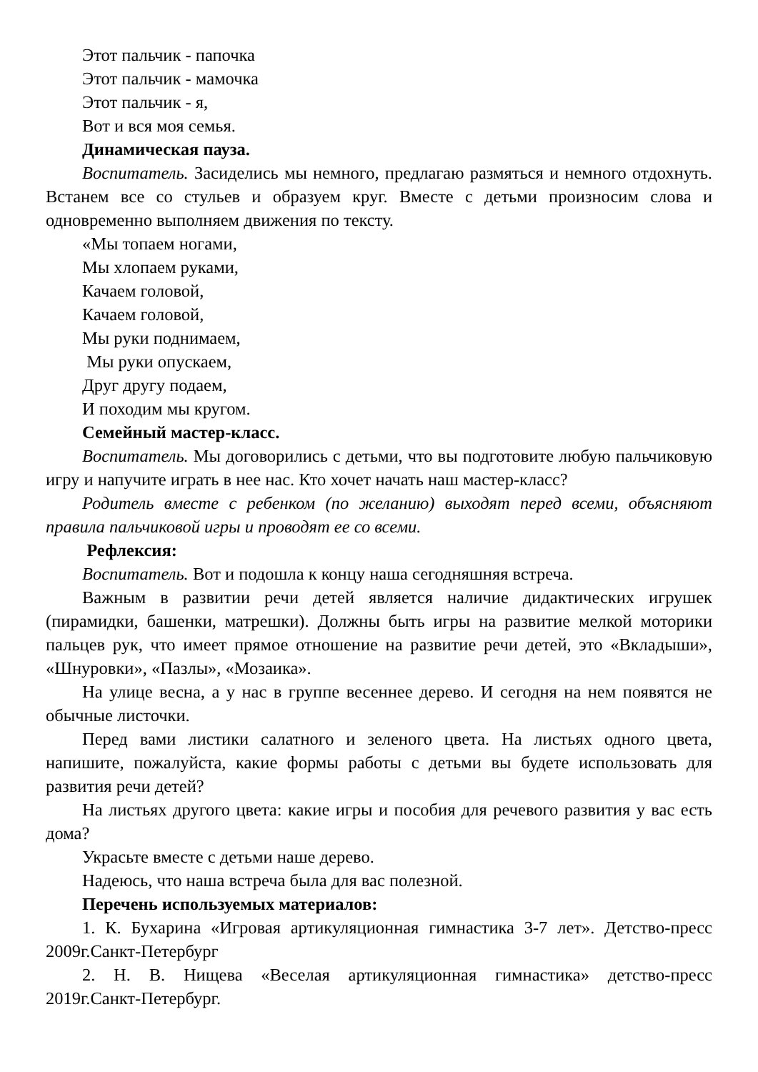Этот пальчик - папочка
Этот пальчик - мамочка
Этот пальчик - я,
Вот и вся моя семья.
Динамическая пауза.
Воспитатель. Засиделись мы немного, предлагаю размяться и немного отдохнуть. Встанем все со стульев и образуем круг. Вместе с детьми произносим слова и одновременно выполняем движения по тексту.
«Мы топаем ногами,
Мы хлопаем руками,
Качаем головой,
Качаем головой,
Мы руки поднимаем,
Мы руки опускаем,
Друг другу подаем,
И походим мы кругом.
Семейный мастер-класс.
Воспитатель. Мы договорились с детьми, что вы подготовите любую пальчиковую игру и напучите играть в нее нас. Кто хочет начать наш мастер-класс?
Родитель вместе с ребенком (по желанию) выходят перед всеми, объясняют правила пальчиковой игры и проводят ее со всеми.
Рефлексия:
Воспитатель. Вот и подошла к концу наша сегодняшняя встреча.
Важным в развитии речи детей является наличие дидактических игрушек (пирамидки, башенки, матрешки). Должны быть игры на развитие мелкой моторики пальцев рук, что имеет прямое отношение на развитие речи детей, это «Вкладыши», «Шнуровки», «Пазлы», «Мозаика».
На улице весна, а у нас в группе весеннее дерево. И сегодня на нем появятся не обычные листочки.
Перед вами листики салатного и зеленого цвета. На листьях одного цвета, напишите, пожалуйста, какие формы работы с детьми вы будете использовать для развития речи детей?
На листьях другого цвета: какие игры и пособия для речевого развития у вас есть дома?
Украсьте вместе с детьми наше дерево.
Надеюсь, что наша встреча была для вас полезной.
Перечень используемых материалов:
1. К. Бухарина «Игровая артикуляционная гимнастика 3-7 лет». Детство-пресс 2009г.Санкт-Петербург
2. Н. В. Нищева «Веселая артикуляционная гимнастика» детство-пресс 2019г.Санкт-Петербург.